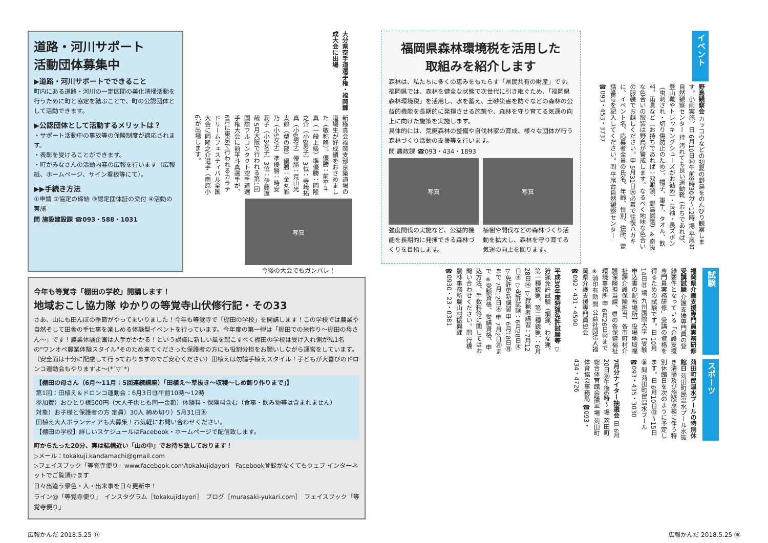道路・河川サポート
活動団体募集中
▶道路・河川サポートでできること
町内にある道路・河川の一定区間の美化清掃活動を行うために町と協定を結ぶことで、町の公認団体として活動できます。
▶公認団体として活動するメリットは？
・サポート活動中の事故等の保険制度が適応されます。
・表彰を受けることができます。
・町がみなさんの活動内容の広報を行います（広報紙、ホームページ、サイン看板等にて）。
▶▶手続き方法
①申請 ②協定の締結 ③認定団体証の交付 ④活動の実施
問 施設建設課 ☎093・588・1031
大分県空手道選手権・福岡錬成大会に出場
新極真会福岡支部京築道場の道場生が好成績をおさめました（敬称略）。優勝：前平斗真（一般上級）準優勝：岡隆之介（小6男子）3位：寺﨑拓真（小6男子）優勝：荒山光太郎（型の部）優勝：金丸彩乃（小5女子）準優勝：時安莉子（小3女子）3位：伊藤遼哉 5月大阪で行われる第1回国際フルコンタクト空手道選手権大会に前平斗真選手が、6月に東京で行われるカラテドリームフェスティバル全国大会に岡隆之介選手（南原小6）が出場します。
写真
今後の大会でもガンバレ！
今年も等覚寺「棚田の学校」開講します！
地域おこし協力隊 ゆかりの等覚寺山伏修行記・その33
さあ、山にも田んぼの季節がやってまいりました！今年も等覚寺で「棚田の学校」を開講します！この学校では農業や自然そして田舎の手仕事を楽しめる体験型イベントを行っています。今年度の第一弾は「棚田での米作り～棚田の母さん～」です！農業体験企画は人手がかかる！という認識に新しい風を起こすべく棚田の学校は受け入れ側が私1名の"ワンオペ農業体験スタイル"そのため来てくださった保護者の方にも役割分担をお願いしながら運営をしています。（安全面は十分に配慮して行っておりますのでご安心ください）田植えは勿論手植えスタイル！子どもが大喜びのドロンコ運動会もやりますよ～(*´▽`*)
【棚田の母さん（6月～11月：5回連続講座）「田植え～草抜き～収穫～しめ飾り作りまで」】
第1回：田植え＆ドロンコ運動会：6月3日㊐午前10時～12時
参加費）おひとり様500円（大人子供とも同一金額）体験料・保険料含む（食事・飲み物等は含まれません）
対象）お子様と保護者の方 定員）30人 締め切り）5月31日㊍
田植え大人ボランティアも大募集！お気軽にお問い合わせください。
【棚田の学校】詳しいスケジュールはFacebook・ホームページで配信致します。
町からたった20分、実は結構近い「山の中」でお待ち致しております！
▷メール：tokakuji.kandamachi@gmail.com
▷フェイスブック「等覚寺便り」www.facebook.com/tokakujidayori　Facebook登録がなくてもウェブ インターネットでご覧頂けます
日々出逢う景色・人・出来事を日々更新中！
ライン@「等覚寺便り」　インスタグラム［tokakujidayori］　ブログ［murasaki-yukari.com］　フェイスブック「等覚寺便り」
福岡県森林環境税を活用した
取組みを紹介します
森林は、私たちに多くの恵みをもたらす「県民共有の財産」です。福岡県では、森林を健全な状態で次世代に引き継ぐため、「福岡県森林環境税」を活用し、水を蓄え、土砂災害を防ぐなどの森林の公益的機能を長期的に発揮させる施策や、森林を守り育てる気運の向上に向けた施策を実施します。
具体的には、荒廃森林の整備や自伐林家の育成、様々な団体が行う森林づくり活動の支援等を行います。
問 農政課 ☎093・434・1893
写真
強度間伐の実施など、公益的機能を長期的に発揮できる森林づくりを目指します。
写真
植樹や間伐などの森林づくり活動を拡大し、森林を守り育てる気運の向上を図ります。
イベント
野鳥観察会 カッコウなどの初夏の野鳥をのんびり観察します。小雨実施。日 6月10日㊐午前8時30分～12時 場 平尾台自然観察センター 持 汚れても良い運動靴（おちであれば、登山靴やトレッキングシューズがお勧め）・長袖・長ズボン（虫刺され・切り傷防止のため）、帽子、軍手、タオル、飲料、雨具など（お持ちであれば：双眼鏡、野鳥図鑑）※奇抜な色合いの服装は野鳥が警戒します。なるべく地味な色合いの服装でお越しください。申 5月31日㊍必着で往復ハガキに、イベント名、応募者全員の氏名、年齢、性別、住所、電話番号を記入してください。問 平尾台自然観察センター ☎093・453・3737
試験
福岡県介護支援専門員実務研修受講試験 介護支援専門員の登録要件となっている「介護支援専門員実務研修」受講の資格を得るための試験です。日 10月14日㊐ 場 九州国際大学【受験申込書の配布場所】役場地域福祉課介護保険担当、各市町村介護保険担当課、県の各保健福祉環境事務所 申 6月26日㊋まで ※消印有効 問 公益社団法人福岡県介護支援専門員協会 ☎092・431・4590
平成30年度狩猟免許試験等 ▽狩猟免許試験（網猟、わな猟、第一種銃猟、第二種銃猟）：6月28日㊍ ▽狩猟者講習：7月12日㊍ ▽免許試験：6月28日㊍ ▽免許更新講習 申 6月18日㊊まで 7月12日㊍ 申 7月2日㊊まで ※受験資格、受講資格、申込方法、手数料等に関してはお問い合わせください。問 行橋農林事務所農山村振興課 ☎0930・23・0381
スポーツ
苅田町民温水プールの特別休館日 苅田町民温水プール水抜き清掃及び施設点検に伴う特別休館日を次のように予定します。日 6月10日㊐～15日㊎ 問 苅田町民温水プール ☎093・435・3030
7月分ナイター抽選会 日 6月20日㊌午後6時～ 場 苅田町総合体育館会議室 場 苅田町体育協会事務局 ☎093・434・4726
広報かんだ 2018.5.25 ⑰ 広報かんだ 2018.5.25 ⑯